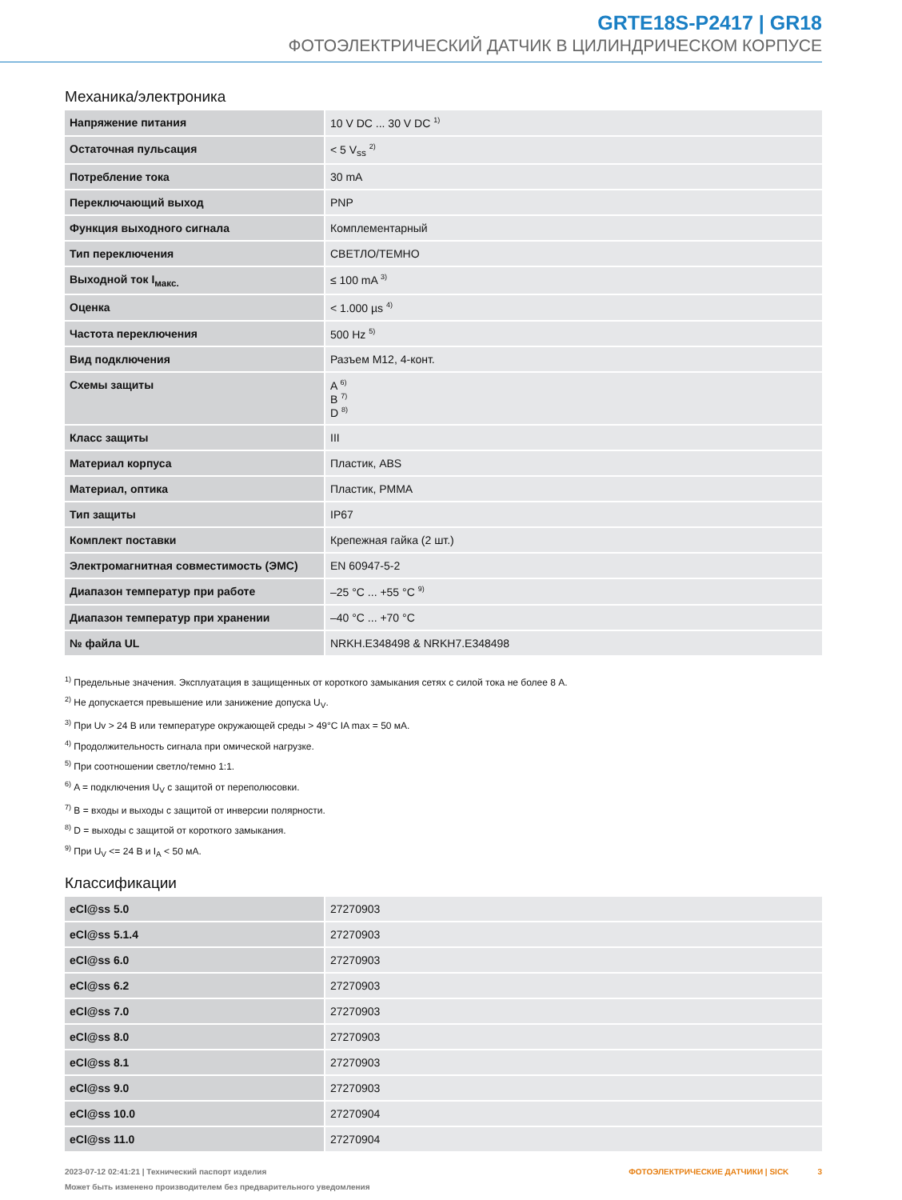GRTE18S-P2417 | GR18
ФОТОЭЛЕКТРИЧЕСКИЙ ДАТЧИК В ЦИЛИНДРИЧЕСКОМ КОРПУСЕ
Механика/электроника
| Напряжение питания | 10 V DC ... 30 V DC <sup>1)</sup> |
| Остаточная пульсация | < 5 V<sub>ss</sub> <sup>2)</sup> |
| Потребление тока | 30 mA |
| Переключающий выход | PNP |
| Функция выходного сигнала | Комплементарный |
| Тип переключения | СВЕТЛО/ТЕМНО |
| Выходной ток I<sub>макс.</sub> | ≤ 100 mA <sup>3)</sup> |
| Оценка | < 1.000 µs <sup>4)</sup> |
| Частота переключения | 500 Hz <sup>5)</sup> |
| Вид подключения | Разъем M12, 4-конт. |
| Схемы защиты | A <sup>6)</sup> B <sup>7)</sup> D <sup>8)</sup> |
| Класс защиты | III |
| Материал корпуса | Пластик, ABS |
| Материал, оптика | Пластик, PMMA |
| Тип защиты | IP67 |
| Комплект поставки | Крепежная гайка (2 шт.) |
| Электромагнитная совместимость (ЭМС) | EN 60947-5-2 |
| Диапазон температур при работе | –25 °C ... +55 °C <sup>9)</sup> |
| Диапазон температур при хранении | –40 °C ... +70 °C |
| № файла UL | NRKH.E348498 & NRKH7.E348498 |
<sup>1)</sup> Предельные значения. Эксплуатация в защищенных от короткого замыкания сетях с силой тока не более 8 A.
<sup>2)</sup> Не допускается превышение или занижение допуска U<sub>V</sub>.
<sup>3)</sup> При Uv > 24 B или температуре окружающей среды > 49°C IA max = 50 мA.
<sup>4)</sup> Продолжительность сигнала при омической нагрузке.
<sup>5)</sup> При соотношении светло/темно 1:1.
<sup>6)</sup> A = подключения U<sub>V</sub> с защитой от переполюсовки.
<sup>7)</sup> B = входы и выходы с защитой от инверсии полярности.
<sup>8)</sup> D = выходы с защитой от короткого замыкания.
<sup>9)</sup> При U<sub>V</sub> <= 24 B и I<sub>A</sub> < 50 мA.
Классификации
| eCl@ss 5.0 | 27270903 |
| eCl@ss 5.1.4 | 27270903 |
| eCl@ss 6.0 | 27270903 |
| eCl@ss 6.2 | 27270903 |
| eCl@ss 7.0 | 27270903 |
| eCl@ss 8.0 | 27270903 |
| eCl@ss 8.1 | 27270903 |
| eCl@ss 9.0 | 27270903 |
| eCl@ss 10.0 | 27270904 |
| eCl@ss 11.0 | 27270904 |
2023-07-12 02:41:21 | Технический паспорт изделия
Может быть изменено производителем без предварительного уведомления
ФОТОЭЛЕКТРИЧЕСКИЕ ДАТЧИКИ | SICK 3